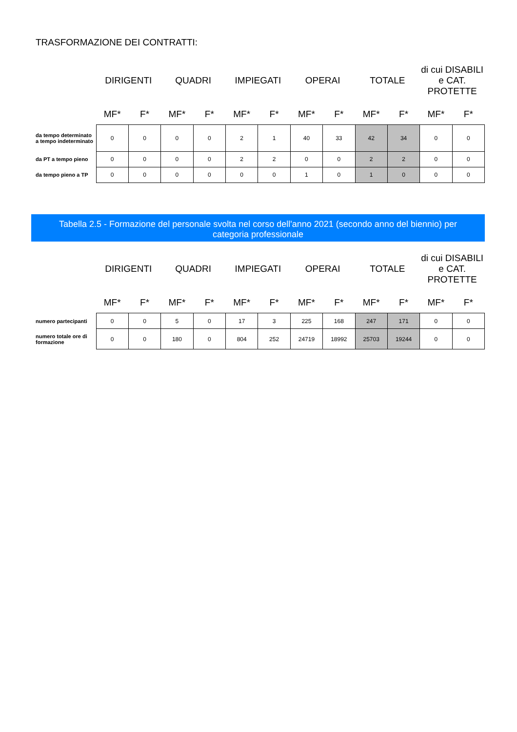TRASFORMAZIONE DEI CONTRATTI:
| | DIRIGENTI | | QUADRI | | IMPIEGATI | | OPERAI | | TOTALE | | di cui DISABILI e CAT. PROTETTE | |
| --- | --- | --- | --- | --- | --- | --- | --- | --- | --- | --- | --- | --- |
| | MF* | F* | MF* | F* | MF* | F* | MF* | F* | MF* | F* | MF* | F* |
| da tempo determinato a tempo indeterminato | 0 | 0 | 0 | 0 | 2 | 1 | 40 | 33 | 42 | 34 | 0 | 0 |
| da PT a tempo pieno | 0 | 0 | 0 | 0 | 2 | 2 | 0 | 0 | 2 | 2 | 0 | 0 |
| da tempo pieno a TP | 0 | 0 | 0 | 0 | 0 | 0 | 1 | 0 | 1 | 0 | 0 | 0 |
Tabella 2.5 - Formazione del personale svolta nel corso dell'anno 2021 (secondo anno del biennio) per categoria professionale
| | DIRIGENTI | | QUADRI | | IMPIEGATI | | OPERAI | | TOTALE | | di cui DISABILI e CAT. PROTETTE | |
| --- | --- | --- | --- | --- | --- | --- | --- | --- | --- | --- | --- | --- |
| | MF* | F* | MF* | F* | MF* | F* | MF* | F* | MF* | F* | MF* | F* |
| numero partecipanti | 0 | 0 | 5 | 0 | 17 | 3 | 225 | 168 | 247 | 171 | 0 | 0 |
| numero totale ore di formazione | 0 | 0 | 180 | 0 | 804 | 252 | 24719 | 18992 | 25703 | 19244 | 0 | 0 |